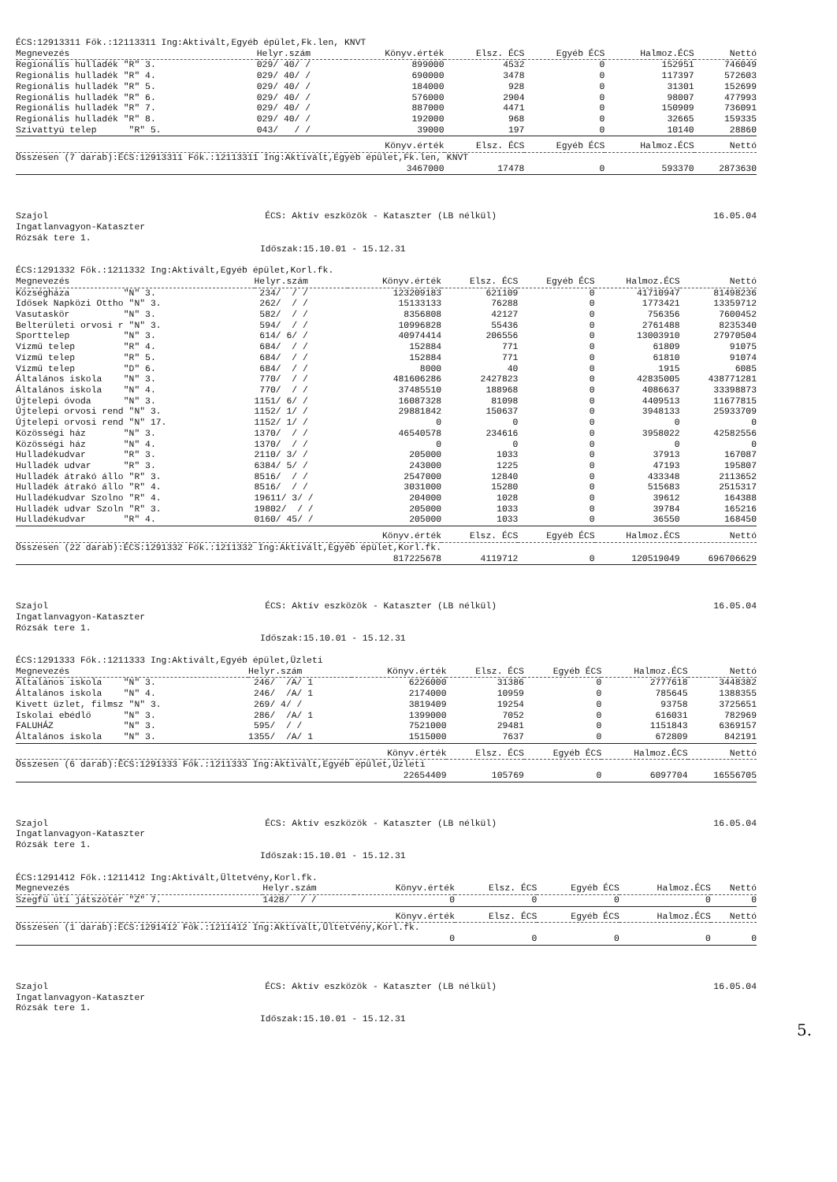ÉCS:12913311 Fők.:12113311 Ing:Aktivált,Egyéb épület,Fk.len, KNVT
| Megnevezés | Helyr.szám | Könyv.érték | Elsz. ÉCS | Egyéb ÉCS | Halmoz.ÉCS | Nettó |
| --- | --- | --- | --- | --- | --- | --- |
| Regionális hulladék "R" 3. | 029/ 40/ / | 899000 | 4532 | 0 | 152951 | 746049 |
| Regionális hulladék "R" 4. | 029/ 40/ / | 690000 | 3478 | 0 | 117397 | 572603 |
| Regionális hulladék "R" 5. | 029/ 40/ / | 184000 | 928 | 0 | 31301 | 152699 |
| Regionális hulladék "R" 6. | 029/ 40/ / | 576000 | 2904 | 0 | 98007 | 477993 |
| Regionális hulladék "R" 7. | 029/ 40/ / | 887000 | 4471 | 0 | 150909 | 736091 |
| Regionális hulladék "R" 8. | 029/ 40/ / | 192000 | 968 | 0 | 32665 | 159335 |
| Szivattyú telep "R" 5. | 043/ / / | 39000 | 197 | 0 | 10140 | 28860 |
| | | Könyv.érték | Elsz. ÉCS | Egyéb ÉCS | Halmoz.ÉCS | Nettó |
| Összesen (7 darab):ÉCS:12913311 Fők.:12113311 Ing:Aktivált,Egyéb épület,Fk.len, KNVT | | | | | | |
| | | 3467000 | 17478 | 0 | 593370 | 2873630 |
Szajol ÉCS: Aktív eszközök - Kataszter (LB nélkül) 16.05.04
Ingatlanvagyon-Kataszter
Rózsák tere 1.
Időszak:15.10.01 - 15.12.31
ÉCS:1291332 Fők.:1211332 Ing:Aktivált,Egyéb épület,Korl.fk.
| Megnevezés | Helyr.szám | Könyv.érték | Elsz. ÉCS | Egyéb ÉCS | Halmoz.ÉCS | Nettó |
| --- | --- | --- | --- | --- | --- | --- |
| Községháza "N" 3. | 234/ / / | 123209183 | 621109 | 0 | 41710947 | 81498236 |
| Idősek Napközi Ottho "N" 3. | 262/ / / | 15133133 | 76288 | 0 | 1773421 | 13359712 |
| Vasutaskör "N" 3. | 582/ / / | 8356808 | 42127 | 0 | 756356 | 7600452 |
| Belterületi orvosi r "N" 3. | 594/ / / | 10996828 | 55436 | 0 | 2761488 | 8235340 |
| Sporttelep "N" 3. | 614/ 6/ / | 40974414 | 206556 | 0 | 13003910 | 27970504 |
| Vízmű telep "R" 4. | 684/ / / | 152884 | 771 | 0 | 61809 | 91075 |
| Vízmű telep "R" 5. | 684/ / / | 152884 | 771 | 0 | 61810 | 91074 |
| Vízmű telep "D" 6. | 684/ / / | 8000 | 40 | 0 | 1915 | 6085 |
| Általános iskola "N" 3. | 770/ / / | 481606286 | 2427823 | 0 | 42835005 | 438771281 |
| Általános iskola "N" 4. | 770/ / / | 37485510 | 188968 | 0 | 4086637 | 33398873 |
| Újtelepi óvoda "N" 3. | 1151/ 6/ / | 16087328 | 81098 | 0 | 4409513 | 11677815 |
| Újtelepi orvosi rend "N" 3. | 1152/ 1/ / | 29881842 | 150637 | 0 | 3948133 | 25933709 |
| Újtelepi orvosi rend "N" 17. | 1152/ 1/ / | 0 | 0 | 0 | 0 | 0 |
| Közösségi ház "N" 3. | 1370/ / / | 46540578 | 234616 | 0 | 3958022 | 42582556 |
| Közösségi ház "N" 4. | 1370/ / / | 0 | 0 | 0 | 0 | 0 |
| Hulladékudvar "R" 3. | 2110/ 3/ / | 205000 | 1033 | 0 | 37913 | 167087 |
| Hulladék udvar "R" 3. | 6384/ 5/ / | 243000 | 1225 | 0 | 47193 | 195807 |
| Hulladék átrakó állo "R" 3. | 8516/ / / | 2547000 | 12840 | 0 | 433348 | 2113652 |
| Hulladék átrakó állo "R" 4. | 8516/ / / | 3031000 | 15280 | 0 | 515683 | 2515317 |
| Hulladékudvar Szolno "R" 4. | 19611/ 3/ / | 204000 | 1028 | 0 | 39612 | 164388 |
| Hulladék udvar Szoln "R" 3. | 19802/ / / | 205000 | 1033 | 0 | 39784 | 165216 |
| Hulladékudvar "R" 4. | 0160/ 45/ / | 205000 | 1033 | 0 | 36550 | 168450 |
| | | Könyv.érték | Elsz. ÉCS | Egyéb ÉCS | Halmoz.ÉCS | Nettó |
| Összesen (22 darab):ÉCS:1291332 Fők.:1211332 Ing:Aktivált,Egyéb épület,Korl.fk. | | | | | | |
| | | 817225678 | 4119712 | 0 | 120519049 | 696706629 |
Szajol ÉCS: Aktív eszközök - Kataszter (LB nélkül) 16.05.04
Ingatlanvagyon-Kataszter
Rózsák tere 1.
Időszak:15.10.01 - 15.12.31
ÉCS:1291333 Fők.:1211333 Ing:Aktivált,Egyéb épület,Üzleti
| Megnevezés | Helyr.szám | Könyv.érték | Elsz. ÉCS | Egyéb ÉCS | Halmoz.ÉCS | Nettó |
| --- | --- | --- | --- | --- | --- | --- |
| Általános iskola "N" 3. | 246/ /A/ 1 | 6226000 | 31386 | 0 | 2777618 | 3448382 |
| Általános iskola "N" 4. | 246/ /A/ 1 | 2174000 | 10959 | 0 | 785645 | 1388355 |
| Kivett üzlet, filmsz "N" 3. | 269/ 4/ / | 3819409 | 19254 | 0 | 93758 | 3725651 |
| Iskolai ebédlő "N" 3. | 286/ /A/ 1 | 1399000 | 7052 | 0 | 616031 | 782969 |
| FALUHÁZ "N" 3. | 595/ / / | 7521000 | 29481 | 0 | 1151843 | 6369157 |
| Általános iskola "N" 3. | 1355/ /A/ 1 | 1515000 | 7637 | 0 | 672809 | 842191 |
| | | Könyv.érték | Elsz. ÉCS | Egyéb ÉCS | Halmoz.ÉCS | Nettó |
| Összesen (6 darab):ÉCS:1291333 Fők.:1211333 Ing:Aktivált,Egyéb épület,Üzleti | | | | | | |
| | | 22654409 | 105769 | 0 | 6097704 | 16556705 |
Szajol ÉCS: Aktív eszközök - Kataszter (LB nélkül) 16.05.04
Ingatlanvagyon-Kataszter
Rózsák tere 1.
Időszak:15.10.01 - 15.12.31
ÉCS:1291412 Fők.:1211412 Ing:Aktivált,Ültetvény,Korl.fk.
| Megnevezés | Helyr.szám | Könyv.érték | Elsz. ÉCS | Egyéb ÉCS | Halmoz.ÉCS | Nettó |
| --- | --- | --- | --- | --- | --- | --- |
| Szegfű úti játszótér "Z" 7. | 1428/ / / | 0 | 0 | 0 | 0 | 0 |
| | | Könyv.érték | Elsz. ÉCS | Egyéb ÉCS | Halmoz.ÉCS | Nettó |
| Összesen (1 darab):ÉCS:1291412 Fők.:1211412 Ing:Aktivált,Ültetvény,Korl.fk. | | | | | | |
| | | 0 | 0 | 0 | 0 | 0 |
Szajol ÉCS: Aktív eszközök - Kataszter (LB nélkül) 16.05.04
Ingatlanvagyon-Kataszter
Rózsák tere 1.
Időszak:15.10.01 - 15.12.31
5.